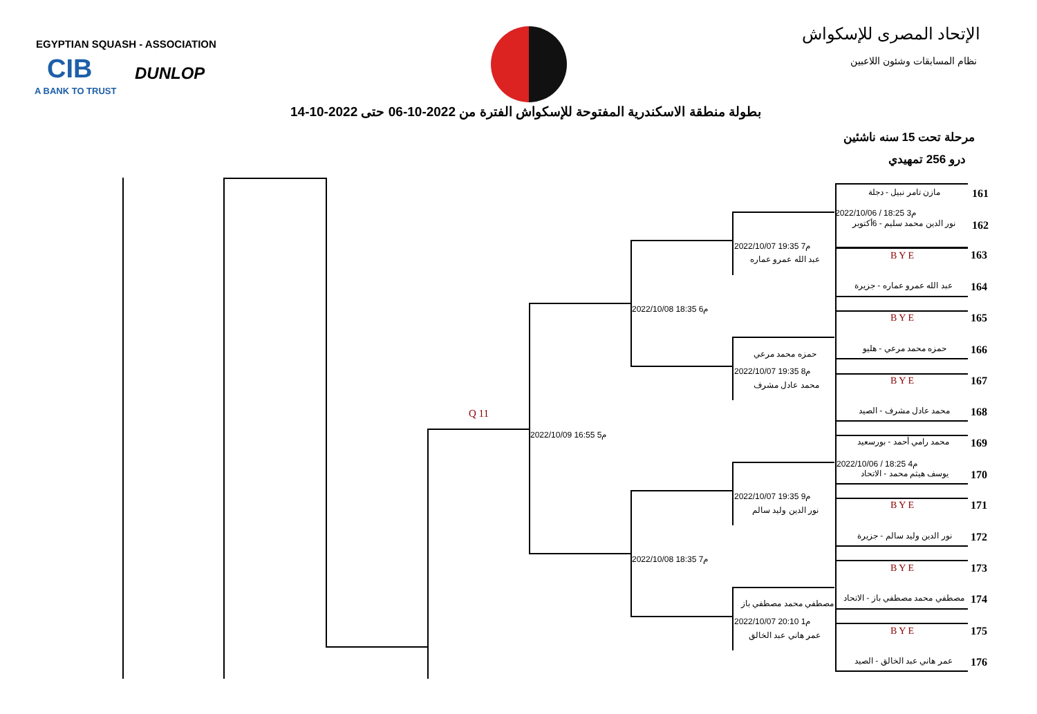EGYPTIAN SQUASH - ASSOCIATION
CIB
A BANK TO TRUST
DUNLOP
الإتحاد المصرى للإسكواش
نظام المسابقات وشئون اللاعبين
بطولة منطقة الاسكندرية المفتوحة للإسكواش الفترة من 2022-10-06 حتى 2022-10-14
مرحلة تحت 15 سنه ناشئين
درو 256 تمهيدي
Q 11
2022/10/09 16:55 م5
2022/10/08 18:35 م6
2022/10/08 18:35 م7
2022/10/07 19:35 م7
عبد الله عمرو عماره
حمزه محمد مرعي
2022/10/07 19:35 م8
محمد عادل مشرف
2022/10/07 19:35 م9
نور الدين وليد سالم
مصطفي محمد مصطفي باز
2022/10/07 20:10 م1
عمر هاني عبد الخالق
مازن تامر نبيل - دجلة 161
2022/10/06 / 18:25 م3
نور الدين محمد سليم - 6أكتوبر 162
163
BYE
عبد الله عمرو عماره - جزيرة 164
165
BYE
حمزه محمد مرعي - هليو 166
167
BYE
محمد عادل مشرف - الصيد 168
محمد رامي أحمد - بورسعيد 169
2022/10/06 / 18:25 م4
يوسف هيثم محمد - الاتحاد 170
171
BYE
نور الدين وليد سالم - جزيرة 172
173
BYE
مصطفي محمد مصطفي باز - الاتحاد 174
175
BYE
عمر هاني عبد الخالق - الصيد 176